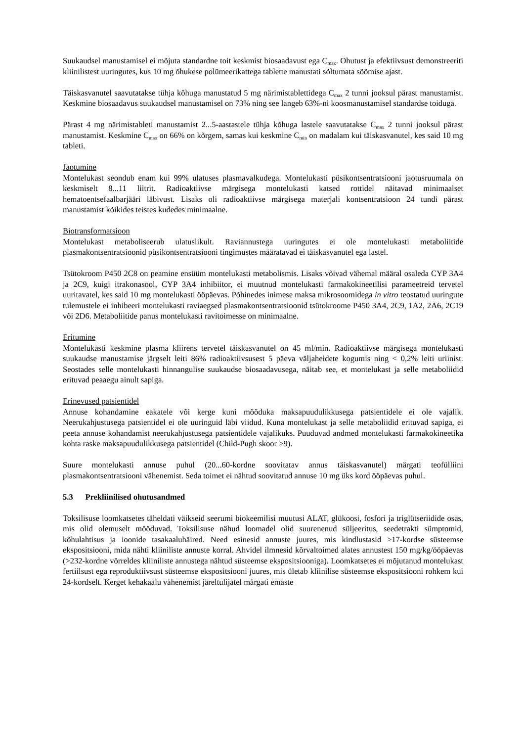Suukaudsel manustamisel ei mõjuta standardne toit keskmist biosaadavust ega C<sub>max</sub>. Ohutust ja efektiivsust demonstreeriti kliinilistest uuringutes, kus 10 mg õhukese polümeerikattega tablette manustati sõltumata söömise ajast.
Täiskasvanutel saavutatakse tühja kõhuga manustatud 5 mg närimistablettidega C<sub>max</sub> 2 tunni jooksul pärast manustamist. Keskmine biosaadavus suukaudsel manustamisel on 73% ning see langeb 63%-ni koosmanustamisel standardse toiduga.
Pärast 4 mg närimistableti manustamist 2...5-aastastele tühja kõhuga lastele saavutatakse C<sub>max</sub> 2 tunni jooksul pärast manustamist. Keskmine C<sub>max</sub> on 66% on kõrgem, samas kui keskmine C<sub>min</sub> on madalam kui täiskasvanutel, kes said 10 mg tableti.
Jaotumine
Montelukast seondub enam kui 99% ulatuses plasmavalkudega. Montelukasti püsikontsentratsiooni jaotusruumala on keskmiselt 8...11 liitrit. Radioaktiivse märgisega montelukasti katsed rottidel näitavad minimaalset hematoentsefaalbarjääri läbivust. Lisaks oli radioaktiivse märgisega materjali kontsentratsioon 24 tundi pärast manustamist kõikides teistes kudedes minimaalne.
Biotransformatsioon
Montelukast metaboliseerub ulatuslikult. Raviannustega uuringutes ei ole montelukasti metaboliitide plasmakontsentratsioonid püsikontsentratsiooni tingimustes määratavad ei täiskasvanutel ega lastel.
Tsütokroom P450 2C8 on peamine ensüüm montelukasti metabolismis. Lisaks võivad vähemal määral osaleda CYP 3A4 ja 2C9, kuigi itrakonasool, CYP 3A4 inhibiitor, ei muutnud montelukasti farmakokineetilisi parameetreid tervetel uuritavatel, kes said 10 mg montelukasti ööpäevas. Põhinedes inimese maksa mikrosoomidega in vitro teostatud uuringute tulemustele ei inhibeeri montelukasti raviaegsed plasmakontsentratsioonid tsütokroome P450 3A4, 2C9, 1A2, 2A6, 2C19 või 2D6. Metaboliitide panus montelukasti ravitoimesse on minimaalne.
Eritumine
Montelukasti keskmine plasma kliirens tervetel täiskasvanutel on 45 ml/min. Radioaktiivse märgisega montelukasti suukaudse manustamise järgselt leiti 86% radioaktiivsusest 5 päeva väljaheidete kogumis ning < 0,2% leiti uriinist. Seostades selle montelukasti hinnangulise suukaudse biosaadavusega, näitab see, et montelukast ja selle metaboliidid erituvad peaaegu ainult sapiga.
Erinevused patsientidel
Annuse kohandamine eakatele või kerge kuni mõõduka maksapuudulikkusega patsientidele ei ole vajalik. Neerukahjustusega patsientidel ei ole uuringuid läbi viidud. Kuna montelukast ja selle metaboliidid erituvad sapiga, ei peeta annuse kohandamist neerukahjustusega patsientidele vajalikuks. Puuduvad andmed montelukasti farmakokineetika kohta raske maksapuudulikkusega patsientidel (Child-Pugh skoor >9).
Suure montelukasti annuse puhul (20...60-kordne soovitatav annus täiskasvanutel) märgati teofülliini plasmakontsentratsiooni vähenemist. Seda toimet ei nähtud soovitatud annuse 10 mg üks kord ööpäevas puhul.
5.3 Prekliinilised ohutusandmed
Toksilisuse loomkatsetes täheldati väikseid seerumi biokeemilisi muutusi ALAT, glükoosi, fosfori ja triglütseriidide osas, mis olid olemuselt mööduvad. Toksilisuse nähud loomadel olid suurenenud süljeeritus, seedetrakti sümptomid, kõhulahtisus ja ioonide tasakaaluhäired. Need esinesid annuste juures, mis kindlustasid >17-kordse süsteemse ekspositsiooni, mida nähti kliiniliste annuste korral. Ahvidel ilmnesid kõrvaltoimed alates annustest 150 mg/kg/ööpäevas (>232-kordne võrreldes kliiniliste annustega nähtud süsteemse ekspositsiooniga). Loomkatsetes ei mõjutanud montelukast fertiilsust ega reproduktiivsust süsteemse ekspositsiooni juures, mis ületab kliinilise süsteemse ekspositsiooni rohkem kui 24-kordselt. Kerget kehakaalu vähenemist järeltulijatel märgati emaste